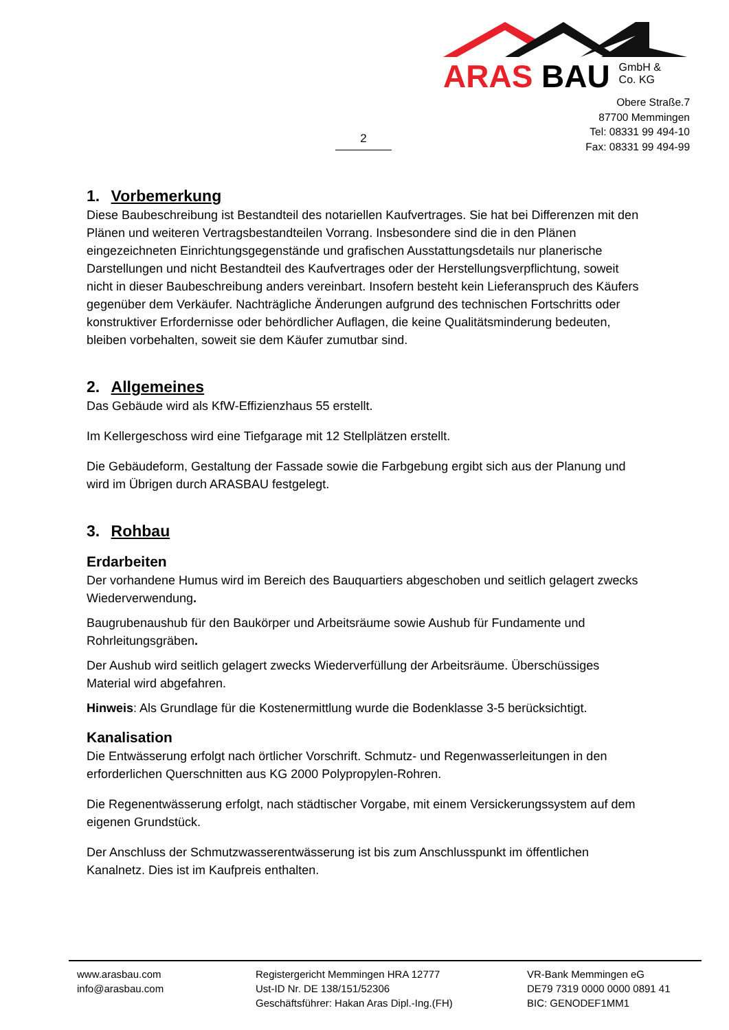ARAS BAU GmbH &
Co. KG
Obere Straße.7
87700 Memmingen
Tel: 08331 99 494-10
Fax: 08331 99 494-99
2
1. Vorbemerkung
Diese Baubeschreibung ist Bestandteil des notariellen Kaufvertrages. Sie hat bei Differenzen mit den Plänen und weiteren Vertragsbestandteilen Vorrang. Insbesondere sind die in den Plänen eingezeichneten Einrichtungsgegenstände und grafischen Ausstattungsdetails nur planerische Darstellungen und nicht Bestandteil des Kaufvertrages oder der Herstellungsverpflichtung, soweit nicht in dieser Baubeschreibung anders vereinbart. Insofern besteht kein Lieferanspruch des Käufers gegenüber dem Verkäufer. Nachträgliche Änderungen aufgrund des technischen Fortschritts oder konstruktiver Erfordernisse oder behördlicher Auflagen, die keine Qualitätsminderung bedeuten, bleiben vorbehalten, soweit sie dem Käufer zumutbar sind.
2. Allgemeines
Das Gebäude wird als KfW-Effizienzhaus 55 erstellt.
Im Kellergeschoss wird eine Tiefgarage mit 12 Stellplätzen erstellt.
Die Gebäudeform, Gestaltung der Fassade sowie die Farbgebung ergibt sich aus der Planung und wird im Übrigen durch ARASBAU festgelegt.
3. Rohbau
Erdarbeiten
Der vorhandene Humus wird im Bereich des Bauquartiers abgeschoben und seitlich gelagert zwecks Wiederverwendung.
Baugrubenaushub für den Baukörper und Arbeitsräume sowie Aushub für Fundamente und Rohrleitungsgräben.
Der Aushub wird seitlich gelagert zwecks Wiederverfüllung der Arbeitsräume. Überschüssiges Material wird abgefahren.
Hinweis: Als Grundlage für die Kostenermittlung wurde die Bodenklasse 3-5 berücksichtigt.
Kanalisation
Die Entwässerung erfolgt nach örtlicher Vorschrift. Schmutz- und Regenwasserleitungen in den erforderlichen Querschnitten aus KG 2000 Polypropylen-Rohren.
Die Regenentwässerung erfolgt, nach städtischer Vorgabe, mit einem Versickerungssystem auf dem eigenen Grundstück.
Der Anschluss der Schmutzwasserentwässerung ist bis zum Anschlusspunkt im öffentlichen Kanalnetz. Dies ist im Kaufpreis enthalten.
www.arasbau.com
info@arasbau.com
Registergericht Memmingen HRA 12777
Ust-ID Nr. DE 138/151/52306
Geschäftsführer: Hakan Aras Dipl.-Ing.(FH)
VR-Bank Memmingen eG
DE79 7319 0000 0000 0891 41
BIC: GENODEF1MM1